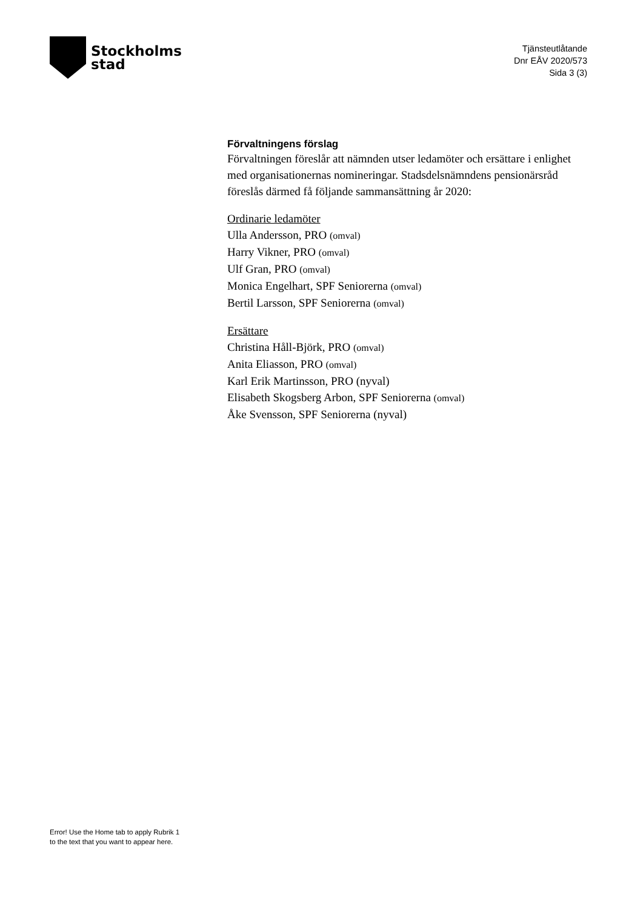Stockholms
stad
Tjänsteutlåtande
Dnr EÅV 2020/573
Sida 3 (3)
Förvaltningens förslag
Förvaltningen föreslår att nämnden utser ledamöter och ersättare i enlighet med organisationernas nomineringar. Stadsdelsnämndens pensionärsråd föreslås därmed få följande sammansättning år 2020:
Ordinarie ledamöter
Ulla Andersson, PRO (omval)
Harry Vikner, PRO (omval)
Ulf Gran, PRO (omval)
Monica Engelhart, SPF Seniorerna (omval)
Bertil Larsson, SPF Seniorerna (omval)
Ersättare
Christina Håll-Björk, PRO (omval)
Anita Eliasson, PRO (omval)
Karl Erik Martinsson, PRO (nyval)
Elisabeth Skogsberg Arbon, SPF Seniorerna (omval)
Åke Svensson, SPF Seniorerna (nyval)
Error! Use the Home tab to apply Rubrik 1
to the text that you want to appear here.